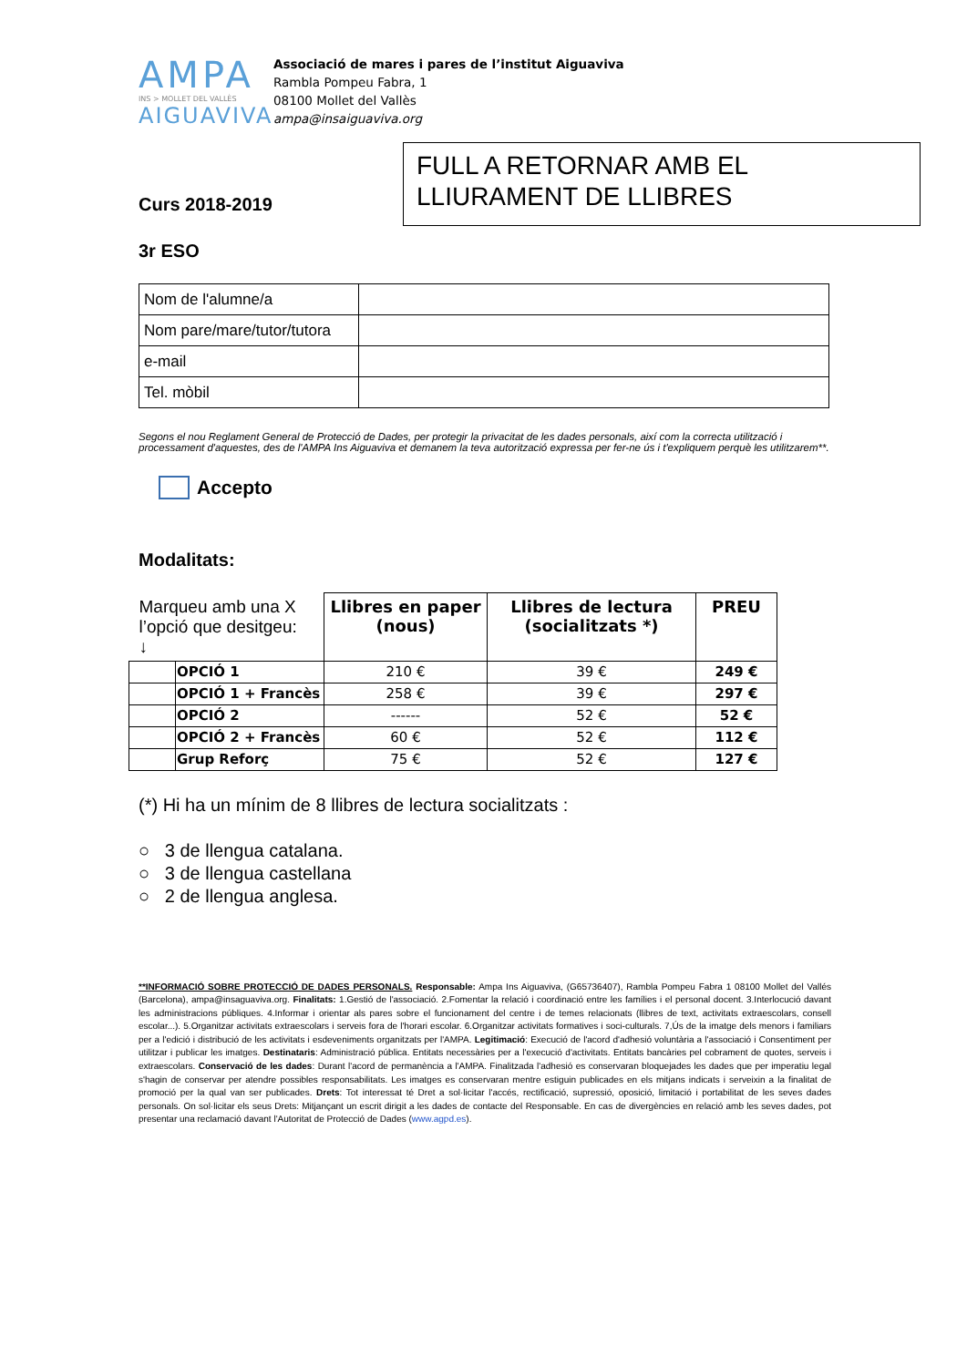AMPA
INS > MOLLET DEL VALLÈS
AIGUAVIVA
Associació de mares i pares de l’institut Aiguaviva
Rambla Pompeu Fabra, 1
08100 Mollet del Vallès
ampa@insaiguaviva.org
FULL A RETORNAR AMB EL LLIURAMENT DE LLIBRES
Curs 2018-2019
3r ESO
| Nom de l'alumne/a | |
| Nom pare/mare/tutor/tutora | |
| e-mail | |
| Tel. mòbil | |
Segons el nou Reglament General de Protecció de Dades, per protegir la privacitat de les dades personals, així com la correcta utilització i processament d'aquestes, des de l'AMPA Ins Aiguaviva et demanem la teva autorització expressa per fer-ne ús i t'expliquem perquè les utilitzarem**.
Accepto
Modalitats:
| Marqueu amb una X l’opció que desitgeu: ↓ | | Llibres en paper (nous) | Llibres de lectura (socialitzats *) | PREU |
| --- | --- | --- | --- | --- |
| | OPCIÓ 1 | 210 € | 39 € | 249 € |
| | OPCIÓ 1 + Francès | 258 € | 39 € | 297 € |
| | OPCIÓ 2 | ------ | 52 € | 52 € |
| | OPCIÓ 2 + Francès | 60 € | 52 € | 112 € |
| | Grup Reforç | 75 € | 52 € | 127 € |
(*) Hi ha un mínim de 8 llibres de lectura socialitzats :
○ 3 de llengua catalana.
○ 3 de llengua castellana
○ 2 de llengua anglesa.
**INFORMACIÓ SOBRE PROTECCIÓ DE DADES PERSONALS. Responsable: Ampa Ins Aiguaviva, (G65736407), Rambla Pompeu Fabra 1 08100 Mollet del Vallés (Barcelona), ampa@insaguaviva.org. Finalitats: 1.Gestió de l'associació. 2.Fomentar la relació i coordinació entre les famílies i el personal docent. 3.Interlocució davant les administracions públiques. 4.Informar i orientar als pares sobre el funcionament del centre i de temes relacionats (llibres de text, activitats extraescolars, consell escolar...). 5.Organitzar activitats extraescolars i serveis fora de l'horari escolar. 6.Organitzar activitats formatives i soci-culturals. 7,Ús de la imatge dels menors i familiars per a l'edició i distribució de les activitats i esdeveniments organitzats per l'AMPA. Legitimació: Execució de l'acord d'adhesió voluntària a l'associació i Consentiment per utilitzar i publicar les imatges. Destinataris: Administració pública. Entitats necessàries per a l'execució d'activitats. Entitats bancàries pel cobrament de quotes, serveis i extraescolars. Conservació de les dades: Durant l'acord de permanència a l'AMPA. Finalitzada l'adhesió es conservaran bloquejades les dades que per imperatiu legal s'hagin de conservar per atendre possibles responsabilitats. Les imatges es conservaran mentre estiguin publicades en els mitjans indicats i serveixin a la finalitat de promoció per la qual van ser publicades. Drets: Tot interessat té Dret a sol·licitar l'accés, rectificació, supressió, oposició, limitació i portabilitat de les seves dades personals. On sol·licitar els seus Drets: Mitjançant un escrit dirigit a les dades de contacte del Responsable. En cas de divergències en relació amb les seves dades, pot presentar una reclamació davant l'Autoritat de Protecció de Dades (www.agpd.es).